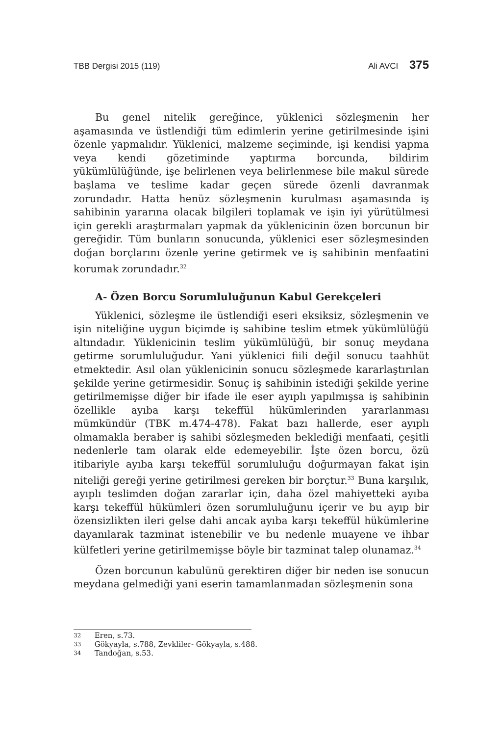TBB Dergisi 2015 (119) Ali AVCI 375
Bu genel nitelik gereğince, yüklenici sözleşmenin her aşamasında ve üstlendiği tüm edimlerin yerine getirilmesinde işini özenle yapmalıdır. Yüklenici, malzeme seçiminde, işi kendisi yapma veya kendi gözetiminde yaptırma borcunda, bildirim yükümlülüğünde, işe belirlenen veya belirlenmese bile makul sürede başlama ve teslime kadar geçen sürede özenli davranmak zorundadır. Hatta henüz sözleşmenin kurulması aşamasında iş sahibinin yararına olacak bilgileri toplamak ve işin iyi yürütülmesi için gerekli araştırmaları yapmak da yüklenicinin özen borcunun bir gereğidir. Tüm bunların sonucunda, yüklenici eser sözleşmesinden doğan borçlarını özenle yerine getirmek ve iş sahibinin menfaatini korumak zorundadır.<sup>32</sup>
A- Özen Borcu Sorumluluğunun Kabul Gerekçeleri
Yüklenici, sözleşme ile üstlendiği eseri eksiksiz, sözleşmenin ve işin niteliğine uygun biçimde iş sahibine teslim etmek yükümlülüğü altındadır. Yüklenicinin teslim yükümlülüğü, bir sonuç meydana getirme sorumluluğudur. Yani yüklenici fiili değil sonucu taahhüt etmektedir. Asıl olan yüklenicinin sonucu sözleşmede kararlaştırılan şekilde yerine getirmesidir. Sonuç iş sahibinin istediği şekilde yerine getirilmemişse diğer bir ifade ile eser ayıplı yapılmışsa iş sahibinin özellikle ayıba karşı tekeffül hükümlerinden yararlanması mümkündür (TBK m.474-478). Fakat bazı hallerde, eser ayıplı olmamakla beraber iş sahibi sözleşmeden beklediği menfaati, çeşitli nedenlerle tam olarak elde edemeyebilir. İşte özen borcu, özü itibariyle ayıba karşı tekeffül sorumluluğu doğurmayan fakat işin niteliği gereği yerine getirilmesi gereken bir borçtur.<sup>33</sup> Buna karşılık, ayıplı teslimden doğan zararlar için, daha özel mahiyetteki ayıba karşı tekeffül hükümleri özen sorumluluğunu içerir ve bu ayıp bir özensizlikten ileri gelse dahi ancak ayıba karşı tekeffül hükümlerine dayanılarak tazminat istenebilir ve bu nedenle muayene ve ihbar külfetleri yerine getirilmemişse böyle bir tazminat talep olunamaz.<sup>34</sup>
Özen borcunun kabulünü gerektiren diğer bir neden ise sonucun meydana gelmediği yani eserin tamamlanmadan sözleşmenin sona
32 Eren, s.73.
33 Gökyayla, s.788, Zevkliler- Gökyayla, s.488.
34 Tandoğan, s.53.